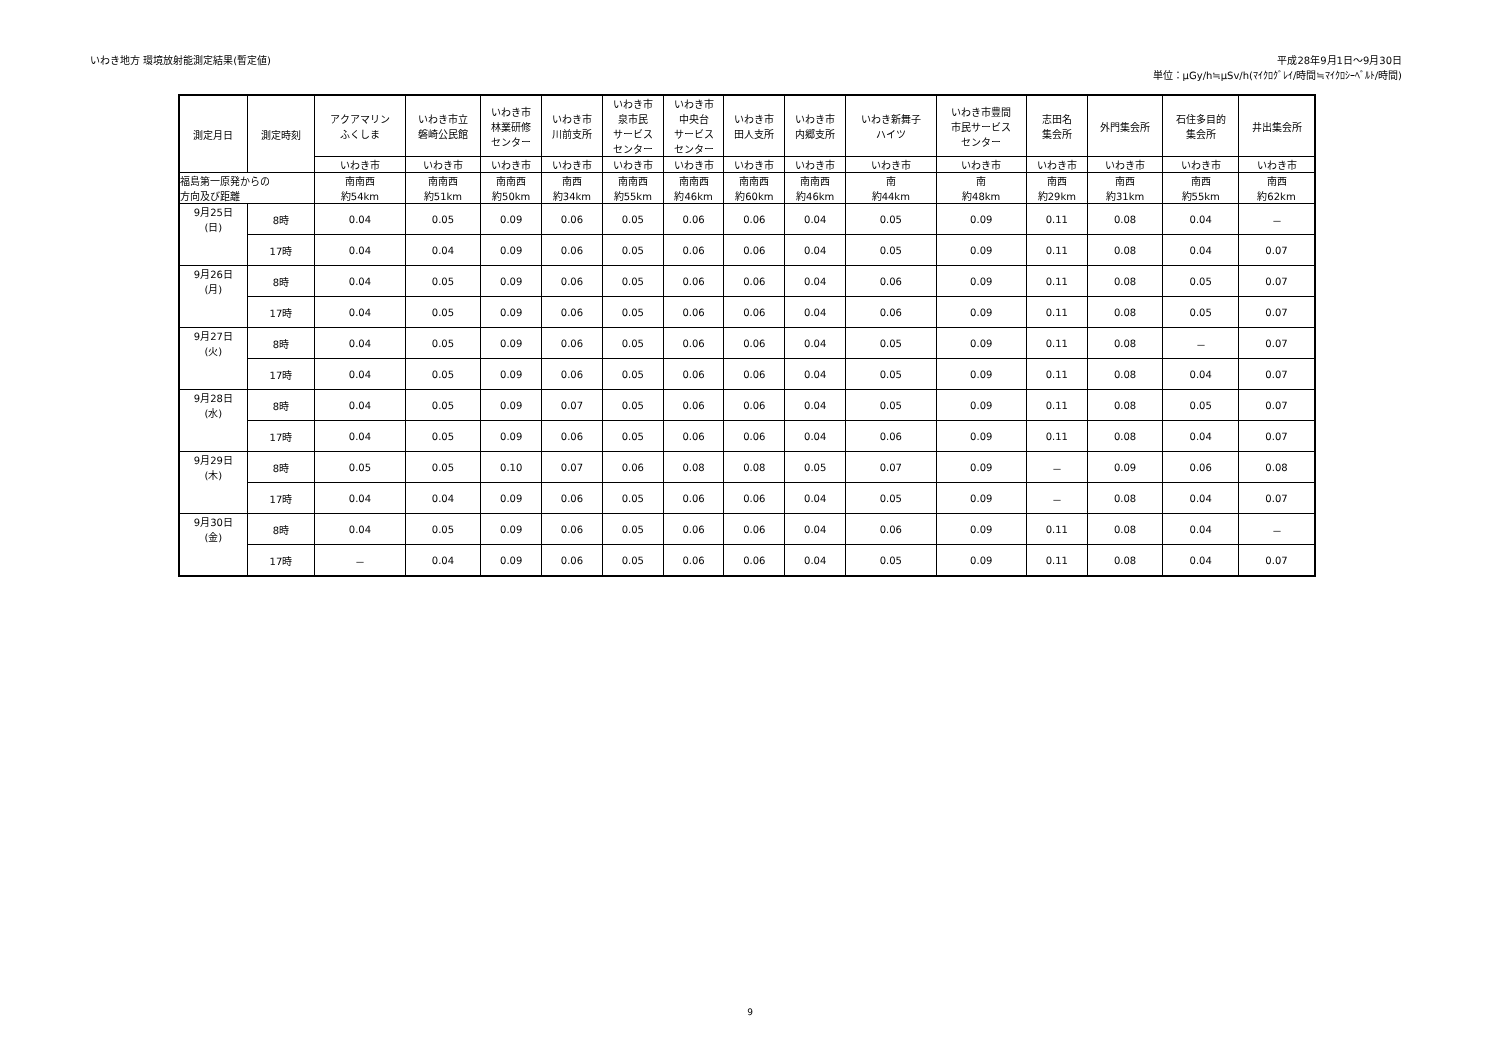いわき地方 環境放射能測定結果(暫定値)
平成28年9月1日～9月30日
単位：μGy/h≒μSv/h(ﾏｲｸﾛｸﾞﾚｲ/時間≒ﾏｲｸﾛｼｰﾍﾞﾙﾄ/時間)
| 測定月日 | 測定時刻 | アクアマリン ふくしま | いわき市立 磐崎公民館 | いわき市 林業研修 センター | いわき市 川前支所 | いわき市 泉市民 サービス センター | いわき市 中央台 サービス センター | いわき市 田人支所 | いわき市 内郷支所 | いわき新舞子 ハイツ | いわき市豊間 市民サービス センター | 志田名 集会所 | 外門集会所 | 石住多目的 集会所 | 井出集会所 |
| --- | --- | --- | --- | --- | --- | --- | --- | --- | --- | --- | --- | --- | --- | --- | --- |
| | | いわき市 | いわき市 | いわき市 | いわき市 | いわき市 | いわき市 | いわき市 | いわき市 | いわき市 | いわき市 | いわき市 | いわき市 | いわき市 | いわき市 |
| 福島第一原発からの 方向及び距離 | | 南南西 約54km | 南南西 約51km | 南南西 約50km | 南西 約34km | 南南西 約55km | 南南西 約46km | 南南西 約60km | 南南西 約46km | 南 約44km | 南 約48km | 南西 約29km | 南西 約31km | 南西 約55km | 南西 約62km |
| 9月25日 (日) | 8時 | 0.04 | 0.05 | 0.09 | 0.06 | 0.05 | 0.06 | 0.06 | 0.04 | 0.05 | 0.09 | 0.11 | 0.08 | 0.04 | － |
| | 17時 | 0.04 | 0.04 | 0.09 | 0.06 | 0.05 | 0.06 | 0.06 | 0.04 | 0.05 | 0.09 | 0.11 | 0.08 | 0.04 | 0.07 |
| 9月26日 (月) | 8時 | 0.04 | 0.05 | 0.09 | 0.06 | 0.05 | 0.06 | 0.06 | 0.04 | 0.06 | 0.09 | 0.11 | 0.08 | 0.05 | 0.07 |
| | 17時 | 0.04 | 0.05 | 0.09 | 0.06 | 0.05 | 0.06 | 0.06 | 0.04 | 0.06 | 0.09 | 0.11 | 0.08 | 0.05 | 0.07 |
| 9月27日 (火) | 8時 | 0.04 | 0.05 | 0.09 | 0.06 | 0.05 | 0.06 | 0.06 | 0.04 | 0.05 | 0.09 | 0.11 | 0.08 | － | 0.07 |
| | 17時 | 0.04 | 0.05 | 0.09 | 0.06 | 0.05 | 0.06 | 0.06 | 0.04 | 0.05 | 0.09 | 0.11 | 0.08 | 0.04 | 0.07 |
| 9月28日 (水) | 8時 | 0.04 | 0.05 | 0.09 | 0.07 | 0.05 | 0.06 | 0.06 | 0.04 | 0.05 | 0.09 | 0.11 | 0.08 | 0.05 | 0.07 |
| | 17時 | 0.04 | 0.05 | 0.09 | 0.06 | 0.05 | 0.06 | 0.06 | 0.04 | 0.06 | 0.09 | 0.11 | 0.08 | 0.04 | 0.07 |
| 9月29日 (木) | 8時 | 0.05 | 0.05 | 0.10 | 0.07 | 0.06 | 0.08 | 0.08 | 0.05 | 0.07 | 0.09 | － | 0.09 | 0.06 | 0.08 |
| | 17時 | 0.04 | 0.04 | 0.09 | 0.06 | 0.05 | 0.06 | 0.06 | 0.04 | 0.05 | 0.09 | － | 0.08 | 0.04 | 0.07 |
| 9月30日 (金) | 8時 | 0.04 | 0.05 | 0.09 | 0.06 | 0.05 | 0.06 | 0.06 | 0.04 | 0.06 | 0.09 | 0.11 | 0.08 | 0.04 | － |
| | 17時 | － | 0.04 | 0.09 | 0.06 | 0.05 | 0.06 | 0.06 | 0.04 | 0.05 | 0.09 | 0.11 | 0.08 | 0.04 | 0.07 |
9